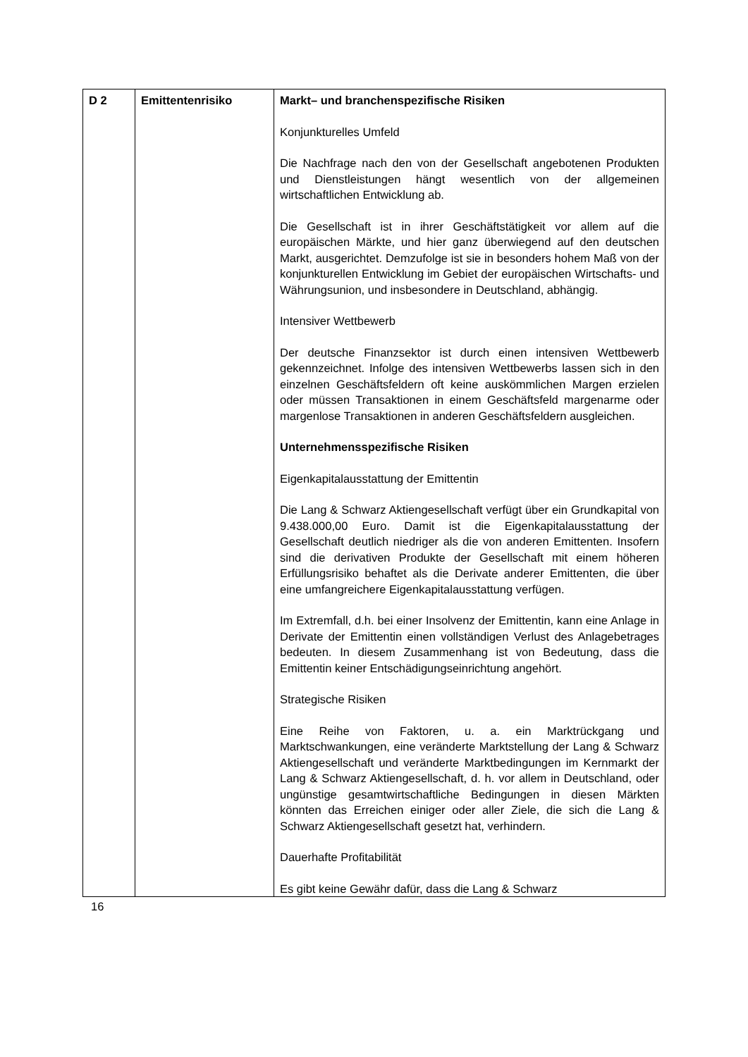| D 2 | Emittentenrisiko | Markt– und branchenspezifische Risiken Konjunkturelles Umfeld Die Nachfrage nach den von der Gesellschaft angebotenen Produkten und Dienstleistungen hängt wesentlich von der allgemeinen wirtschaftlichen Entwicklung ab. Die Gesellschaft ist in ihrer Geschäftstätigkeit vor allem auf die europäischen Märkte, und hier ganz überwiegend auf den deutschen Markt, ausgerichtet. Demzufolge ist sie in besonders hohem Maß von der konjunkturellen Entwicklung im Gebiet der europäischen Wirtschafts- und Währungsunion, und insbesondere in Deutschland, abhängig. Intensiver Wettbewerb Der deutsche Finanzsektor ist durch einen intensiven Wettbewerb gekennzeichnet. Infolge des intensiven Wettbewerbs lassen sich in den einzelnen Geschäftsfeldern oft keine auskömmlichen Margen erzielen oder müssen Transaktionen in einem Geschäftsfeld margenarme oder margenlose Transaktionen in anderen Geschäftsfeldern ausgleichen. Unternehmensspezifische Risiken Eigenkapitalausstattung der Emittentin Die Lang & Schwarz Aktiengesellschaft verfügt über ein Grundkapital von 9.438.000,00 Euro. Damit ist die Eigenkapitalausstattung der Gesellschaft deutlich niedriger als die von anderen Emittenten. Insofern sind die derivativen Produkte der Gesellschaft mit einem höheren Erfüllungsrisiko behaftet als die Derivate anderer Emittenten, die über eine umfangreichere Eigenkapitalausstattung verfügen. Im Extremfall, d.h. bei einer Insolvenz der Emittentin, kann eine Anlage in Derivate der Emittentin einen vollständigen Verlust des Anlagebetrages bedeuten. In diesem Zusammenhang ist von Bedeutung, dass die Emittentin keiner Entschädigungseinrichtung angehört. Strategische Risiken Eine Reihe von Faktoren, u. a. ein Marktrückgang und Marktschwankungen, eine veränderte Marktstellung der Lang & Schwarz Aktiengesellschaft und veränderte Marktbedingungen im Kernmarkt der Lang & Schwarz Aktiengesellschaft, d. h. vor allem in Deutschland, oder ungünstige gesamtwirtschaftliche Bedingungen in diesen Märkten könnten das Erreichen einiger oder aller Ziele, die sich die Lang & Schwarz Aktiengesellschaft gesetzt hat, verhindern. Dauerhafte Profitabilität Es gibt keine Gewähr dafür, dass die Lang & Schwarz |
16